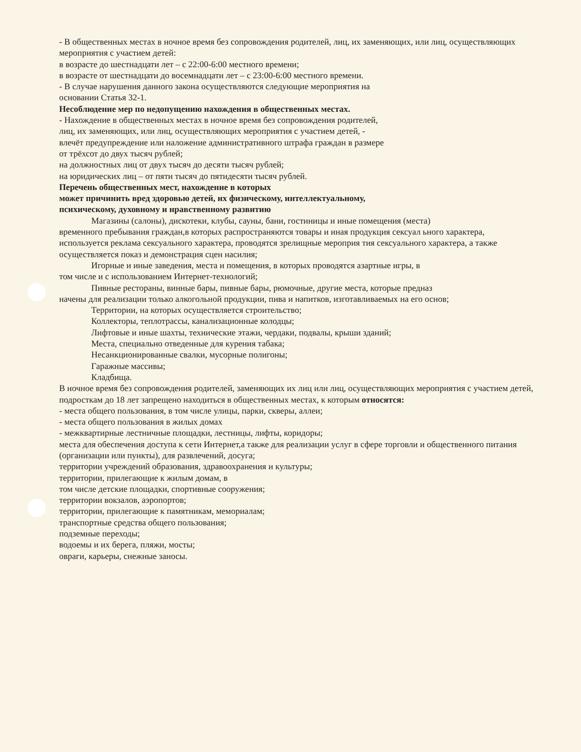- В общественных местах в ночное время без сопровождения родителей, лиц, их заменяющих, или лиц, осуществляющих мероприятия с участием детей:
в возрасте до шестнадцати лет – с 22:00-6:00 местного времени;
в возрасте от шестнадцати до восемнадцати лет – с 23:00-6:00 местного времени.
- В случае нарушения данного закона осуществляются следующие мероприятия на
основании Статья 32-1.
Несоблюдение мер по недопущению нахождения в общественных местах.
- Нахождение в общественных местах в ночное время без сопровождения родителей,
лиц, их заменяющих, или лиц, осуществляющих мероприятия с участием детей, -
влечёт предупреждение или наложение административного штрафа граждан в размере
от трёхсот до двух тысяч рублей;
на должностных лиц от двух тысяч до десяти тысяч рублей;
на юридических лиц – от пяти тысяч до пятидесяти тысяч рублей.
Перечень общественных мест, нахождение в которых
может причинить вред здоровью детей, их физическому, интеллектуальному,
психическому, духовному и нравственному развитию
Магазины (салоны), дискотеки, клубы, сауны, бани, гостиницы и иные помещения (места)
временного пребывания граждан,в которых распространяются товары и иная продукция сексуал ьного характера, используется реклама сексуального характера, проводятся зрелищные мероприя тия сексуального характера, а также осуществляется показ и демонстрация сцен насилия;
Игорные и иные заведения, места и помещения, в которых проводятся азартные игры, в
том числе и с использованием Интернет-технологий;
Пивные рестораны, винные бары, пивные бары, рюмочные, другие места, которые предназ
начены для реализации только алкогольной продукции, пива и напитков, изготавливаемых на его основ;
Территории, на которых осуществляется строительство;
Коллекторы, теплотрассы, канализационные колодцы;
Лифтовые и иные шахты, технические этажи, чердаки, подвалы, крыши зданий;
Места, специально отведенные для курения табака;
Несанкционированные свалки, мусорные полигоны;
Гаражные массивы;
Кладбища.
В ночное время без сопровождения родителей, заменяющих их лиц или лиц, осуществляющих мероприятия с участием детей, подросткам до 18 лет запрещено находиться в общественных местах, к которым относятся:
- места общего пользования, в том числе улицы, парки, скверы, аллеи;
- места общего пользования в жилых домах
- межквартирные лестничные площадки, лестницы, лифты, коридоры;
места для обеспечения доступа к сети Интернет,а также для реализации услуг в сфере торговли и общественного питания (организации или пункты), для развлечений, досуга;
территории учреждений образования, здравоохранения и культуры;
территории, прилегающие к жилым домам, в
том числе детские площадки, спортивные сооружения;
территории вокзалов, аэропортов;
территории, прилегающие к памятникам, мемориалам;
транспортные средства общего пользования;
подземные переходы;
водоемы и их берега, пляжи, мосты;
овраги, карьеры, снежные заносы.